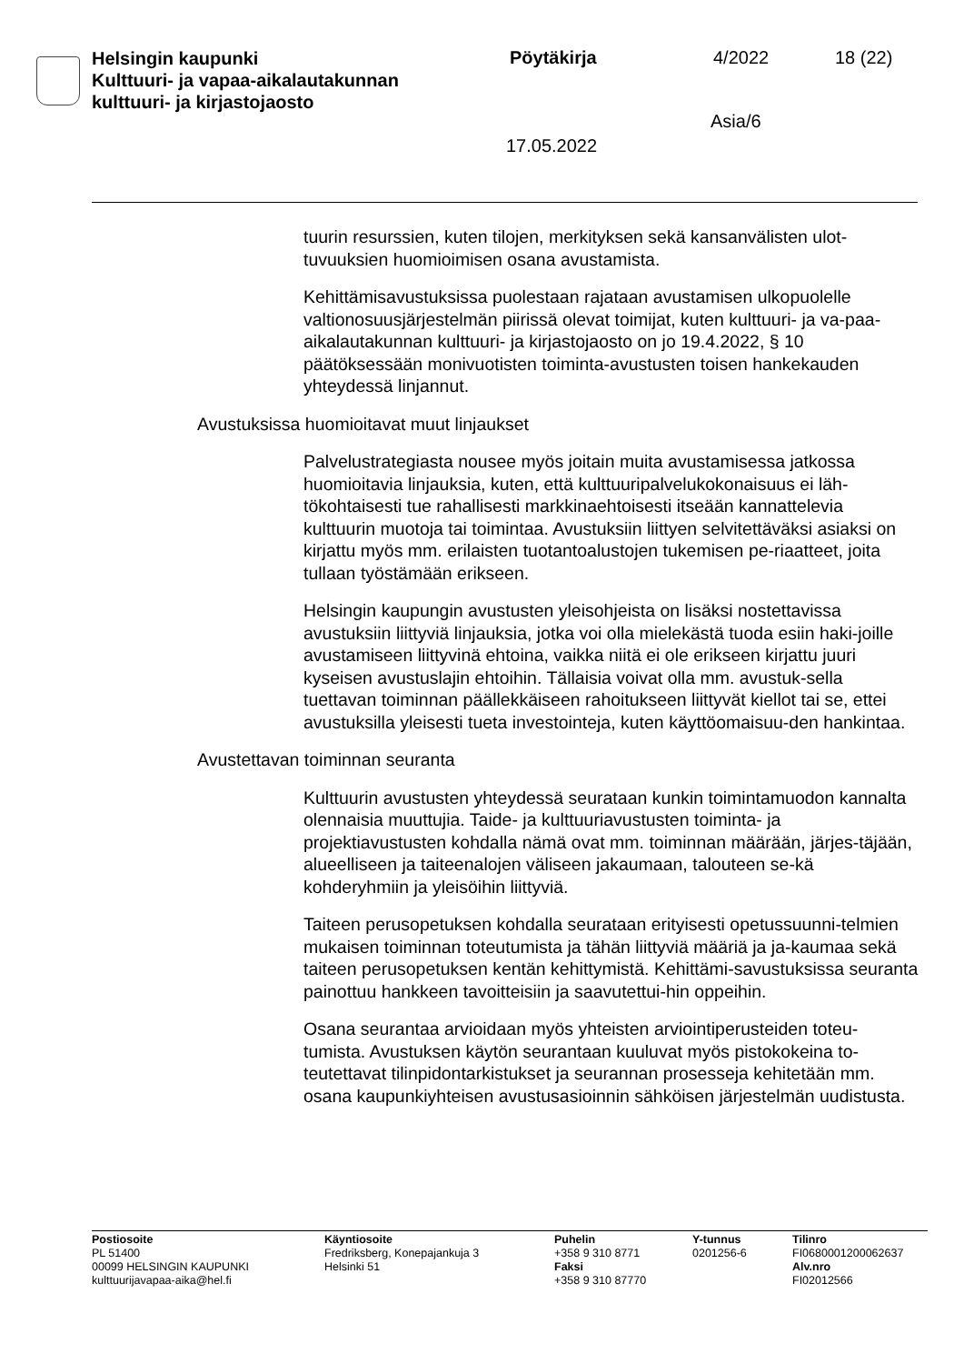Helsingin kaupunki
Kulttuuri- ja vapaa-aikalautakunnan
kulttuuri- ja kirjastojaosto
Pöytäkirja 4/2022 18 (22)
Asia/6
17.05.2022
tuurin resurssien, kuten tilojen, merkityksen sekä kansanvälisten ulot-tuvuuksien huomioimisen osana avustamista.
Kehittämisavustuksissa puolestaan rajataan avustamisen ulkopuolelle valtionosuusjärjestelmän piirissä olevat toimijat, kuten kulttuuri- ja va-paa-aikalautakunnan kulttuuri- ja kirjastojaosto on jo 19.4.2022, § 10 päätöksessään monivuotisten toiminta-avustusten toisen hankekauden yhteydessä linjannut.
Avustuksissa huomioitavat muut linjaukset
Palvelustrategiasta nousee myös joitain muita avustamisessa jatkossa huomioitavia linjauksia, kuten, että kulttuuripalvelukokonaisuus ei läh-tökohtaisesti tue rahallisesti markkinaehtoisesti itseään kannattelevia kulttuurin muotoja tai toimintaa. Avustuksiin liittyen selvitettäväksi asiaksi on kirjattu myös mm. erilaisten tuotantoalustojen tukemisen pe-riaatteet, joita tullaan työstämään erikseen.
Helsingin kaupungin avustusten yleisohjeista on lisäksi nostettavissa avustuksiin liittyviä linjauksia, jotka voi olla mielekästä tuoda esiin haki-joille avustamiseen liittyvinä ehtoina, vaikka niitä ei ole erikseen kirjattu juuri kyseisen avustuslajin ehtoihin. Tällaisia voivat olla mm. avustuk-sella tuettavan toiminnan päällekkäiseen rahoitukseen liittyvät kiellot tai se, ettei avustuksilla yleisesti tueta investointeja, kuten käyttöomaisuu-den hankintaa.
Avustettavan toiminnan seuranta
Kulttuurin avustusten yhteydessä seurataan kunkin toimintamuodon kannalta olennaisia muuttujia. Taide- ja kulttuuriavustusten toiminta- ja projektiavustusten kohdalla nämä ovat mm. toiminnan määrään, järjes-täjään, alueelliseen ja taiteenalojen väliseen jakaumaan, talouteen se-kä kohderyhmiin ja yleisöihin liittyviä.
Taiteen perusopetuksen kohdalla seurataan erityisesti opetussuunni-telmien mukaisen toiminnan toteutumista ja tähän liittyviä määriä ja ja-kaumaa sekä taiteen perusopetuksen kentän kehittymistä. Kehittämi-savustuksissa seuranta painottuu hankkeen tavoitteisiin ja saavutettui-hin oppeihin.
Osana seurantaa arvioidaan myös yhteisten arviointiperusteiden toteu-tumista. Avustuksen käytön seurantaan kuuluvat myös pistokokeina to-teutettavat tilinpidontarkistukset ja seurannan prosesseja kehitetään mm. osana kaupunkiyhteisen avustusasioinnin sähköisen järjestelmän uudistusta.
Postiosoite
PL 51400
00099 HELSINGIN KAUPUNKI
kulttuurijavapaa-aika@hel.fi
Käyntiosoite
Fredriksberg, Konepajankuja 3
Helsinki 51
Puhelin
+358 9 310 8771
Faksi
+358 9 310 87770
Y-tunnus
0201256-6
Tilinro
FI0680001200062637
Alv.nro
FI02012566